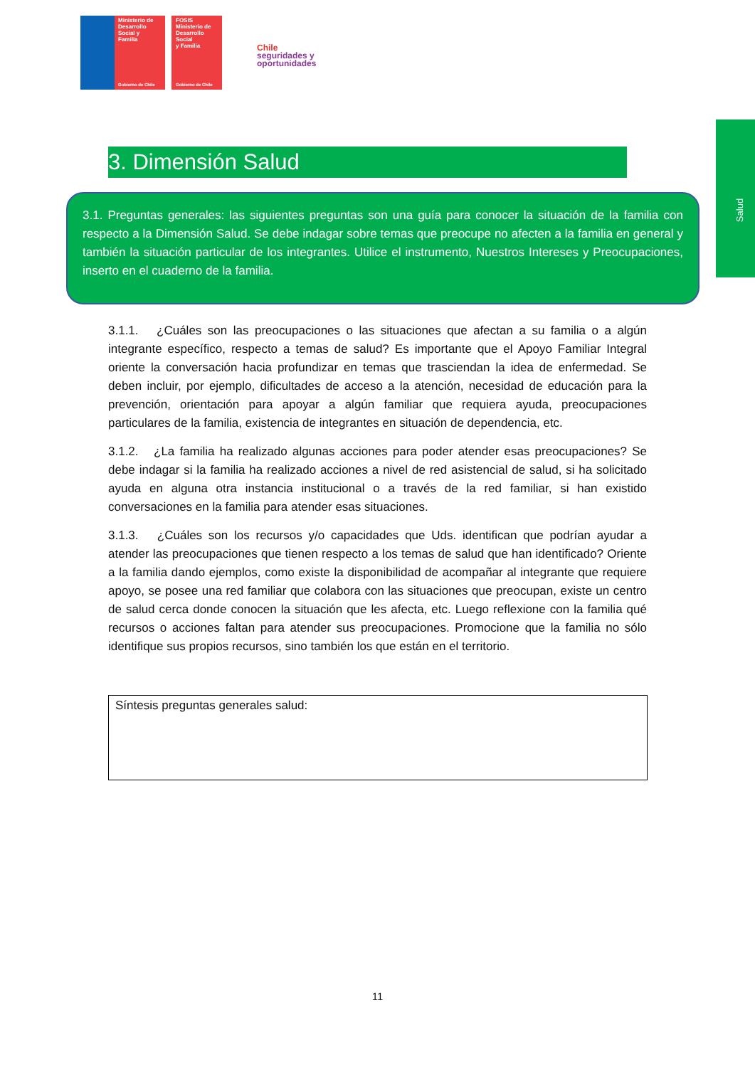Ministerio de
Desarrollo
Social y
Familia
Gobierno de Chile
FOSIS
Ministerio de
Desarrollo Social
y Familia
Gobierno de Chile
Chile
seguridades y
oportunidades
Salud
3. Dimensión Salud
3.1. Preguntas generales: las siguientes preguntas son una guía para conocer la situación de la familia con respecto a la Dimensión Salud. Se debe indagar sobre temas que preocupe no afecten a la familia en general y también la situación particular de los integrantes. Utilice el instrumento, Nuestros Intereses y Preocupaciones, inserto en el cuaderno de la familia.
3.1.1. ¿Cuáles son las preocupaciones o las situaciones que afectan a su familia o a algún integrante específico, respecto a temas de salud? Es importante que el Apoyo Familiar Integral oriente la conversación hacia profundizar en temas que trasciendan la idea de enfermedad. Se deben incluir, por ejemplo, dificultades de acceso a la atención, necesidad de educación para la prevención, orientación para apoyar a algún familiar que requiera ayuda, preocupaciones particulares de la familia, existencia de integrantes en situación de dependencia, etc.
3.1.2. ¿La familia ha realizado algunas acciones para poder atender esas preocupaciones? Se debe indagar si la familia ha realizado acciones a nivel de red asistencial de salud, si ha solicitado ayuda en alguna otra instancia institucional o a través de la red familiar, si han existido conversaciones en la familia para atender esas situaciones.
3.1.3. ¿Cuáles son los recursos y/o capacidades que Uds. identifican que podrían ayudar a atender las preocupaciones que tienen respecto a los temas de salud que han identificado? Oriente a la familia dando ejemplos, como existe la disponibilidad de acompañar al integrante que requiere apoyo, se posee una red familiar que colabora con las situaciones que preocupan, existe un centro de salud cerca donde conocen la situación que les afecta, etc. Luego reflexione con la familia qué recursos o acciones faltan para atender sus preocupaciones. Promocione que la familia no sólo identifique sus propios recursos, sino también los que están en el territorio.
Síntesis preguntas generales salud:
11